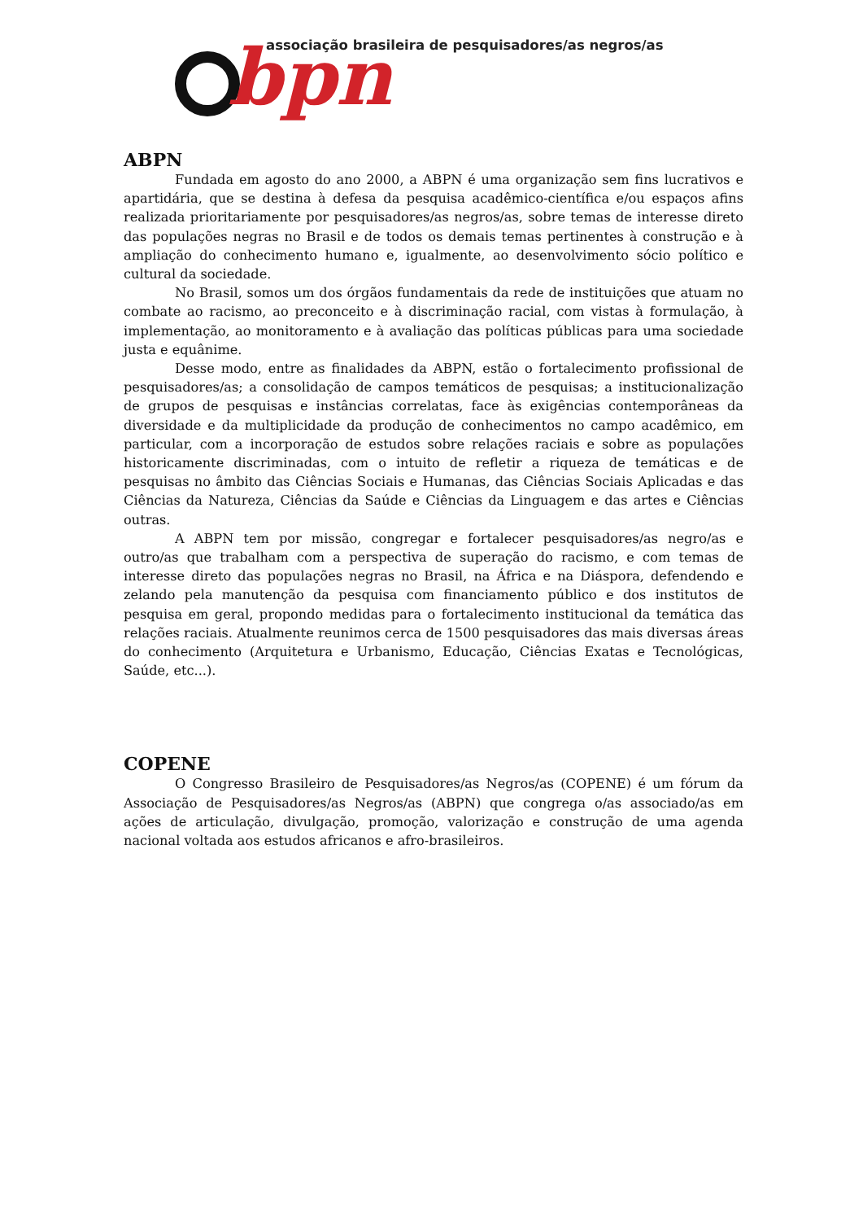bpn
associação brasileira de pesquisadores/as negros/as
ABPN
Fundada em agosto do ano 2000, a ABPN é uma organização sem fins lucrativos e apartidária, que se destina à defesa da pesquisa acadêmico-científica e/ou espaços afins realizada prioritariamente por pesquisadores/as negros/as, sobre temas de interesse direto das populações negras no Brasil e de todos os demais temas pertinentes à construção e à ampliação do conhecimento humano e, igualmente, ao desenvolvimento sócio político e cultural da sociedade.
No Brasil, somos um dos órgãos fundamentais da rede de instituições que atuam no combate ao racismo, ao preconceito e à discriminação racial, com vistas à formulação, à implementação, ao monitoramento e à avaliação das políticas públicas para uma sociedade justa e equânime.
Desse modo, entre as finalidades da ABPN, estão o fortalecimento profissional de pesquisadores/as; a consolidação de campos temáticos de pesquisas; a institucionalização de grupos de pesquisas e instâncias correlatas, face às exigências contemporâneas da diversidade e da multiplicidade da produção de conhecimentos no campo acadêmico, em particular, com a incorporação de estudos sobre relações raciais e sobre as populações historicamente discriminadas, com o intuito de refletir a riqueza de temáticas e de pesquisas no âmbito das Ciências Sociais e Humanas, das Ciências Sociais Aplicadas e das Ciências da Natureza, Ciências da Saúde e Ciências da Linguagem e das artes e Ciências outras.
A ABPN tem por missão, congregar e fortalecer pesquisadores/as negro/as e outro/as que trabalham com a perspectiva de superação do racismo, e com temas de interesse direto das populações negras no Brasil, na África e na Diáspora, defendendo e zelando pela manutenção da pesquisa com financiamento público e dos institutos de pesquisa em geral, propondo medidas para o fortalecimento institucional da temática das relações raciais. Atualmente reunimos cerca de 1500 pesquisadores das mais diversas áreas do conhecimento (Arquitetura e Urbanismo, Educação, Ciências Exatas e Tecnológicas, Saúde, etc...).
COPENE
O Congresso Brasileiro de Pesquisadores/as Negros/as (COPENE) é um fórum da Associação de Pesquisadores/as Negros/as (ABPN) que congrega o/as associado/as em ações de articulação, divulgação, promoção, valorização e construção de uma agenda nacional voltada aos estudos africanos e afro-brasileiros.